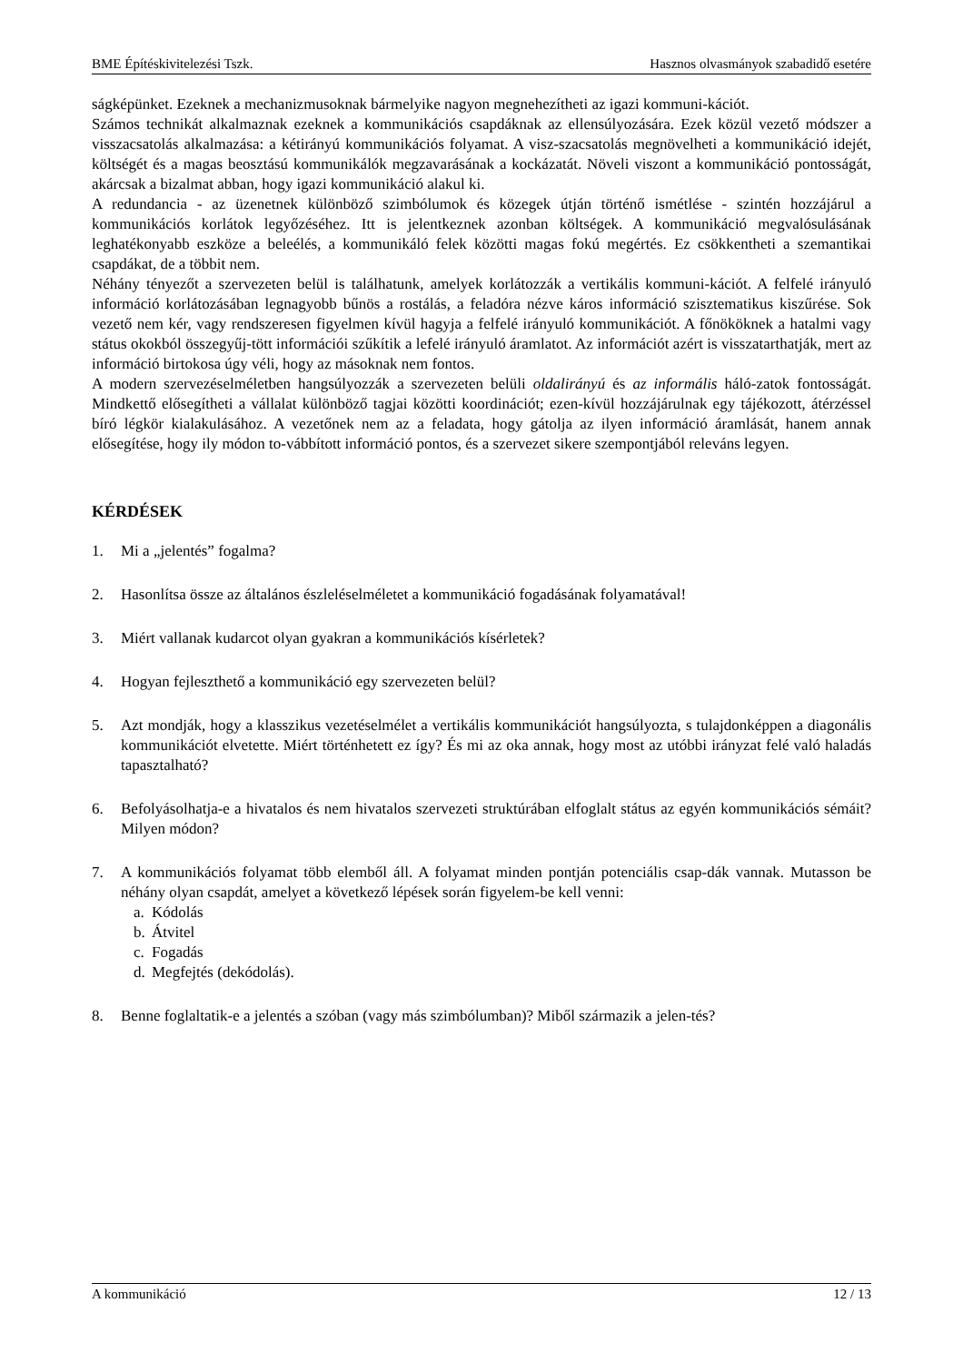BME Építéskivitelezési Tszk. Hasznos olvasmányok szabadidő esetére
ságképünket. Ezeknek a mechanizmusoknak bármelyike nagyon megnehezítheti az igazi kommuni-kációt.
Számos technikát alkalmaznak ezeknek a kommunikációs csapdáknak az ellensúlyozására. Ezek közül vezető módszer a visszacsatolás alkalmazása: a kétirányú kommunikációs folyamat. A visz-szacsatolás megnövelheti a kommunikáció idejét, költségét és a magas beosztású kommunikálók megzavarásának a kockázatát. Növeli viszont a kommunikáció pontosságát, akárcsak a bizalmat abban, hogy igazi kommunikáció alakul ki.
A redundancia - az üzenetnek különböző szimbólumok és közegek útján történő ismétlése - szintén hozzájárul a kommunikációs korlátok legyőzéséhez. Itt is jelentkeznek azonban költségek. A kommunikáció megvalósulásának leghatékonyabb eszköze a beleélés, a kommunikáló felek közötti magas fokú megértés. Ez csökkentheti a szemantikai csapdákat, de a többit nem.
Néhány tényezőt a szervezeten belül is találhatunk, amelyek korlátozzák a vertikális kommuni-kációt. A felfelé irányuló információ korlátozásában legnagyobb bűnös a rostálás, a feladóra nézve káros információ szisztematikus kiszűrése. Sok vezető nem kér, vagy rendszeresen figyelmen kívül hagyja a felfelé irányuló kommunikációt. A főnököknek a hatalmi vagy státus okokból összegyűj-tött információi szűkítik a lefelé irányuló áramlatot. Az információt azért is visszatarthatják, mert az információ birtokosa úgy véli, hogy az másoknak nem fontos.
A modern szervezéselméletben hangsúlyozzák a szervezeten belüli oldalirányú és az informális háló-zatok fontosságát. Mindkettő elősegítheti a vállalat különböző tagjai közötti koordinációt; ezen-kívül hozzájárulnak egy tájékozott, átérzéssel bíró légkör kialakulásához. A vezetőnek nem az a feladata, hogy gátolja az ilyen információ áramlását, hanem annak elősegítése, hogy ily módon to-vábbított információ pontos, és a szervezet sikere szempontjából releváns legyen.
KÉRDÉSEK
1. Mi a „jelentés” fogalma?
2. Hasonlítsa össze az általános észleléselméletet a kommunikáció fogadásának folyamatával!
3. Miért vallanak kudarcot olyan gyakran a kommunikációs kísérletek?
4. Hogyan fejleszthető a kommunikáció egy szervezeten belül?
5. Azt mondják, hogy a klasszikus vezetéselmélet a vertikális kommunikációt hangsúlyozta, s tulajdonképpen a diagonális kommunikációt elvetette. Miért történhetett ez így? És mi az oka annak, hogy most az utóbbi irányzat felé való haladás tapasztalható?
6. Befolyásolhatja-e a hivatalos és nem hivatalos szervezeti struktúrában elfoglalt státus az egyén kommunikációs sémáit? Milyen módon?
7. A kommunikációs folyamat több elemből áll. A folyamat minden pontján potenciális csap-dák vannak. Mutasson be néhány olyan csapdát, amelyet a következő lépések során figyelem-be kell venni:
a. Kódolás
b. Átvitel
c. Fogadás
d. Megfejtés (dekódolás).
8. Benne foglaltatik-e a jelentés a szóban (vagy más szimbólumban)? Miből származik a jelen-tés?
A kommunikáció 12 / 13